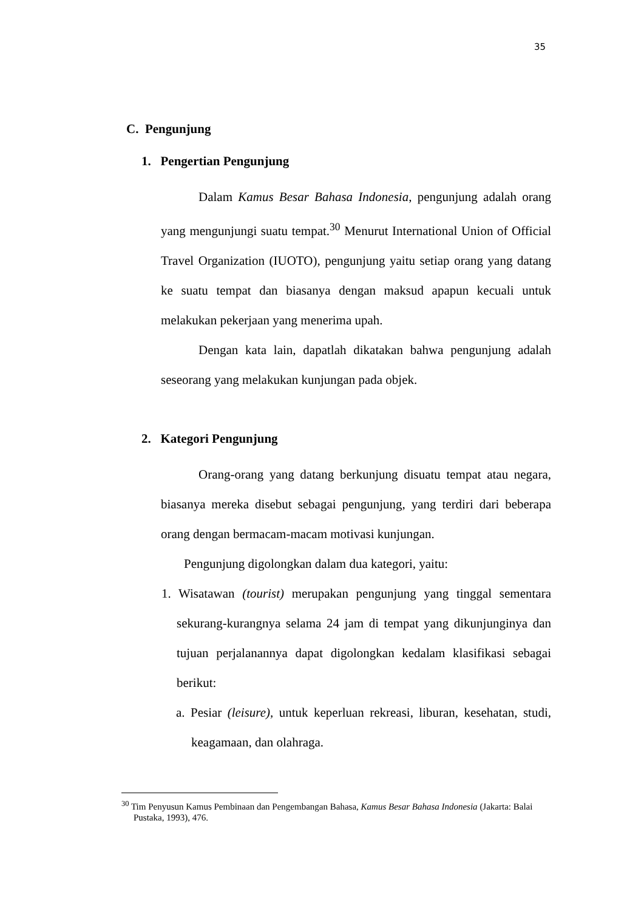35
C. Pengunjung
1. Pengertian Pengunjung
Dalam Kamus Besar Bahasa Indonesia, pengunjung adalah orang yang mengunjungi suatu tempat.<sup>30</sup> Menurut International Union of Official Travel Organization (IUOTO), pengunjung yaitu setiap orang yang datang ke suatu tempat dan biasanya dengan maksud apapun kecuali untuk melakukan pekerjaan yang menerima upah.
Dengan kata lain, dapatlah dikatakan bahwa pengunjung adalah seseorang yang melakukan kunjungan pada objek.
2. Kategori Pengunjung
Orang-orang yang datang berkunjung disuatu tempat atau negara, biasanya mereka disebut sebagai pengunjung, yang terdiri dari beberapa orang dengan bermacam-macam motivasi kunjungan.
Pengunjung digolongkan dalam dua kategori, yaitu:
1. Wisatawan (tourist) merupakan pengunjung yang tinggal sementara sekurang-kurangnya selama 24 jam di tempat yang dikunjunginya dan tujuan perjalanannya dapat digolongkan kedalam klasifikasi sebagai berikut:
a. Pesiar (leisure), untuk keperluan rekreasi, liburan, kesehatan, studi, keagamaan, dan olahraga.
<sup>30</sup> Tim Penyusun Kamus Pembinaan dan Pengembangan Bahasa, Kamus Besar Bahasa Indonesia (Jakarta: Balai Pustaka, 1993), 476.